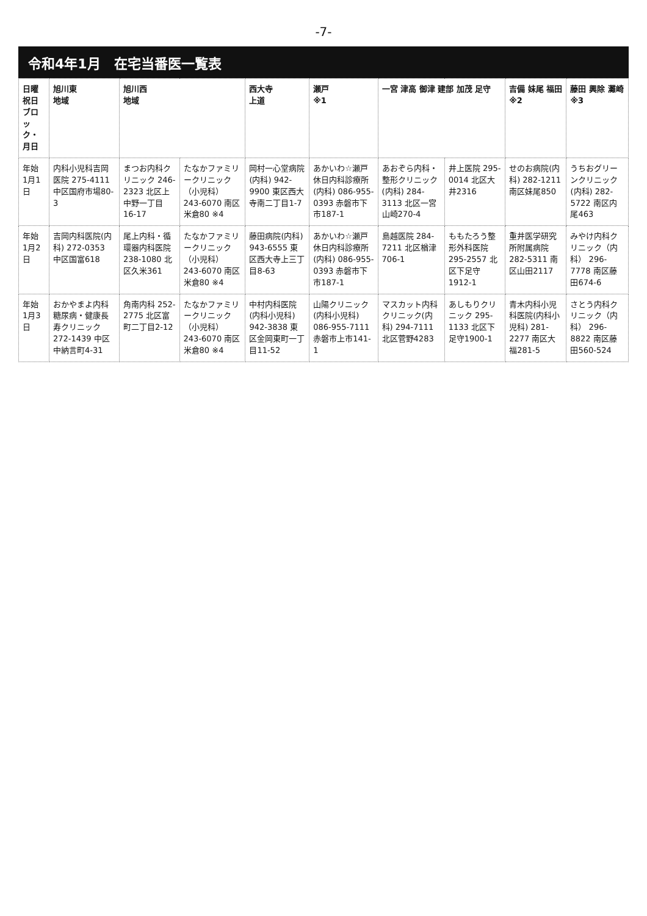-7-
令和4年1月　在宅当番医一覧表
| 日曜 祝日 ブロック・月日 | 旭川東 地域 | 旭川西 地域 | | 西大寺 上道 | 瀬戸 ※1 | 一宮 津高 御津 建部 加茂 足守 | | 吉備 妹尾 福田 ※2 | 藤田 興除 灘崎 ※3 |
| --- | --- | --- | --- | --- | --- | --- | --- | --- | --- |
| 年始 1月1日 | 内科小児科吉岡医院 275-4111 中区国府市場80-3 | まつお内科クリニック 246-2323 北区上中野一丁目16-17 | たなかファミリークリニック（小児科） 243-6070 南区米倉80 ※4 | 岡村一心堂病院(内科) 942-9900 東区西大寺南二丁目1-7 | あかいわ☆瀬戸 休日内科診療所(内科) 086-955-0393 赤磐市下市187-1 | あおぞら内科・整形クリニック(内科) 284-3113 北区一宮山崎270-4 | 井上医院 295-0014 北区大井2316 | せのお病院(内科) 282-1211 南区妹尾850 | うちおグリーンクリニック(内科) 282-5722 南区内尾463 |
| 年始 1月2日 | 吉岡内科医院(内科) 272-0353 中区国富618 | 尾上内科・循環器内科医院 238-1080 北区久米361 | たなかファミリークリニック（小児科） 243-6070 南区米倉80 ※4 | 藤田病院(内科) 943-6555 東区西大寺上三丁目8-63 | あかいわ☆瀬戸 休日内科診療所(内科) 086-955-0393 赤磐市下市187-1 | 島越医院 284-7211 北区楢津706-1 | ももたろう整形外科医院 295-2557 北区下足守1912-1 | 重井医学研究所附属病院 282-5311 南区山田2117 | みやけ内科クリニック（内科） 296-7778 南区藤田674-6 |
| 年始 1月3日 | おかやまよ内科糖尿病・健康長寿クリニック 272-1439 中区中納言町4-31 | 角南内科 252-2775 北区富町二丁目2-12 | たなかファミリークリニック（小児科） 243-6070 南区米倉80 ※4 | 中村内科医院(内科小児科) 942-3838 東区金岡東町一丁目11-52 | 山陽クリニック(内科小児科) 086-955-7111 赤磐市上市141-1 | マスカット内科クリニック(内科) 294-7111 北区菅野4283 | あしもりクリニック 295-1133 北区下足守1900-1 | 青木内科小児科医院(内科小児科) 281-2277 南区大福281-5 | さとう内科クリニック（内科） 296-8822 南区藤田560-524 |